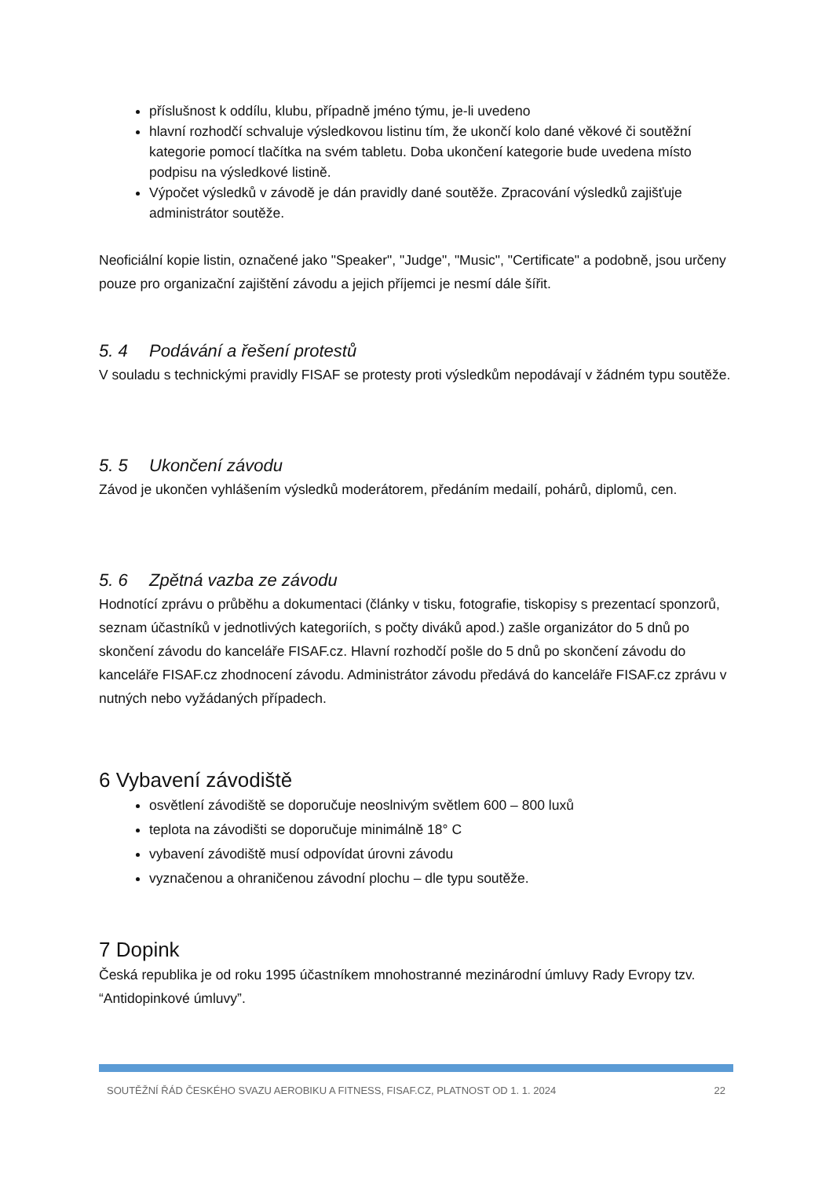příslušnost k oddílu, klubu, případně jméno týmu, je-li uvedeno
hlavní rozhodčí schvaluje výsledkovou listinu tím, že ukončí kolo dané věkové či soutěžní kategorie pomocí tlačítka na svém tabletu. Doba ukončení kategorie bude uvedena místo podpisu na výsledkové listině.
Výpočet výsledků v závodě je dán pravidly dané soutěže. Zpracování výsledků zajišťuje administrátor soutěže.
Neoficiální kopie listin, označené jako "Speaker", "Judge", "Music", "Certificate" a podobně, jsou určeny pouze pro organizační zajištění závodu a jejich příjemci je nesmí dále šířit.
5. 4 Podávání a řešení protestů
V souladu s technickými pravidly FISAF se protesty proti výsledkům nepodávají v žádném typu soutěže.
5. 5 Ukončení závodu
Závod je ukončen vyhlášením výsledků moderátorem, předáním medailí, pohárů, diplomů, cen.
5. 6 Zpětná vazba ze závodu
Hodnotící zprávu o průběhu a dokumentaci (články v tisku, fotografie, tiskopisy s prezentací sponzorů, seznam účastníků v jednotlivých kategoriích, s počty diváků apod.) zašle organizátor do 5 dnů po skončení závodu do kanceláře FISAF.cz. Hlavní rozhodčí pošle do 5 dnů po skončení závodu do kanceláře FISAF.cz zhodnocení závodu. Administrátor závodu předává do kanceláře FISAF.cz zprávu v nutných nebo vyžádaných případech.
6 Vybavení závodiště
osvětlení závodiště se doporučuje neoslnivým světlem 600 – 800 luxů
teplota na závodišti se doporučuje minimálně 18° C
vybavení závodiště musí odpovídat úrovni závodu
vyznačenou a ohraničenou závodní plochu – dle typu soutěže.
7 Dopink
Česká republika je od roku 1995 účastníkem mnohostranné mezinárodní úmluvy Rady Evropy tzv. “Antidopinkové úmluvy”.
SOUTĚŽNÍ ŘÁD ČESKÉHO SVAZU AEROBIKU A FITNESS, FISAF.CZ, PLATNOST OD 1. 1. 2024 22